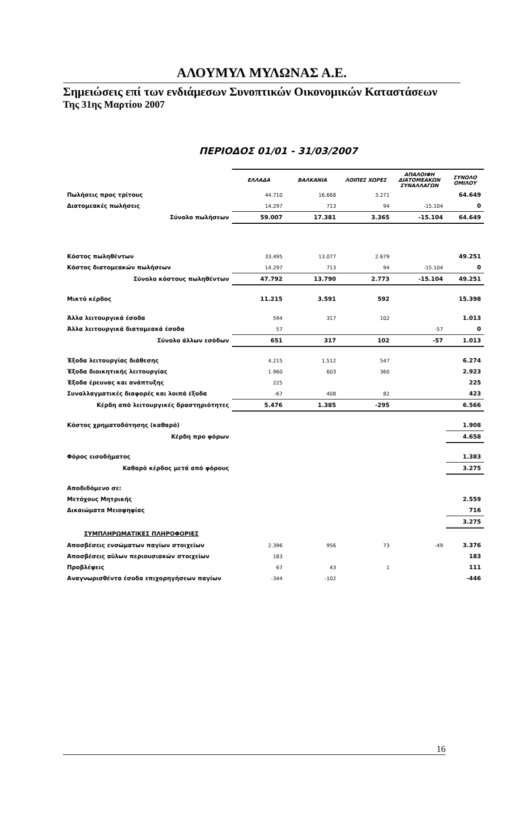ΑΛΟΥΜΥΛ ΜΥΛΩΝΑΣ Α.Ε.
Σημειώσεις επί των ενδιάμεσων Συνοπτικών Οικονομικών Καταστάσεων
Της 31ης Μαρτίου 2007
ΠΕΡΙΟΔΟΣ 01/01 - 31/03/2007
| | ΕΛΛΑΔΑ | ΒΑΛΚΑΝΙΑ | ΛΟΙΠΕΣ ΧΩΡΕΣ | ΑΠΑΛΟΙΦΗ ΔΙΑΤΟΜΕΑΚΩΝ ΣΥΝΑΛΛΑΓΩΝ | ΣΥΝΟΛΟ ΟΜΙΛΟΥ |
| Πωλήσεις προς τρίτους | 44.710 | 16.668 | 3.271 | | 64.649 |
| Διατομεακές πωλήσεις | 14.297 | 713 | 94 | -15.104 | 0 |
| Σύνολο πωλήσεων | 59.007 | 17.381 | 3.365 | -15.104 | 64.649 |
| Κόστος πωληθέντων | 33.495 | 13.077 | 2.679 | | 49.251 |
| Κόστος διατομεακών πωλήσεων | 14.297 | 713 | 94 | -15.104 | 0 |
| Σύνολο κόστους πωληθέντων | 47.792 | 13.790 | 2.773 | -15.104 | 49.251 |
| Μικτό κέρδος | 11.215 | 3.591 | 592 | | 15.398 |
| Άλλα λειτουργικά έσοδα | 594 | 317 | 102 | | 1.013 |
| Άλλα λειτουργικά διατομεακά έσοδα | 57 | | | -57 | 0 |
| Σύνολο άλλων εσόδων | 651 | 317 | 102 | -57 | 1.013 |
| Έξοδα λειτουργίας διάθεσης | 4.215 | 1.512 | 547 | | 6.274 |
| Έξοδα διοικητικής λειτουργίας | 1.960 | 603 | 360 | | 2.923 |
| Έξοδα έρευνας και ανάπτυξης | 225 | | | | 225 |
| Συναλλαγματικές διαφορές και λοιπά έξοδα | -67 | 408 | 82 | | 423 |
| Κέρδη από λειτουργικές δραστηριότητες | 5.476 | 1.385 | -295 | | 6.566 |
| Κόστος χρηματοδότησης (καθαρό) | | | | | 1.908 |
| Κέρδη προ φόρων | | | | | 4.658 |
| Φόρος εισοδήματος | | | | | 1.383 |
| Καθαρό κέρδος μετά από φόρους | | | | | 3.275 |
| Αποδιδόμενο σε: | | | | | |
| Μετόχους Μητρικής | | | | | 2.559 |
| Δικαιώματα Μειοψηφίας | | | | | 716 |
| | | | | | 3.275 |
| ΣΥΜΠΛΗΡΩΜΑΤΙΚΕΣ ΠΛΗΡΟΦΟΡΙΕΣ | | | | | |
| Αποσβέσεις ενσώματων παγίων στοιχείων | 2.396 | 956 | 73 | -49 | 3.376 |
| Αποσβέσεις αϋλων περιουσιακών στοιχείων | 183 | | | | 183 |
| Προβλέψεις | 67 | 43 | 1 | | 111 |
| Αναγνωρισθέντα έσοδα επιχορηγήσεων παγίων | -344 | -102 | | | -446 |
16